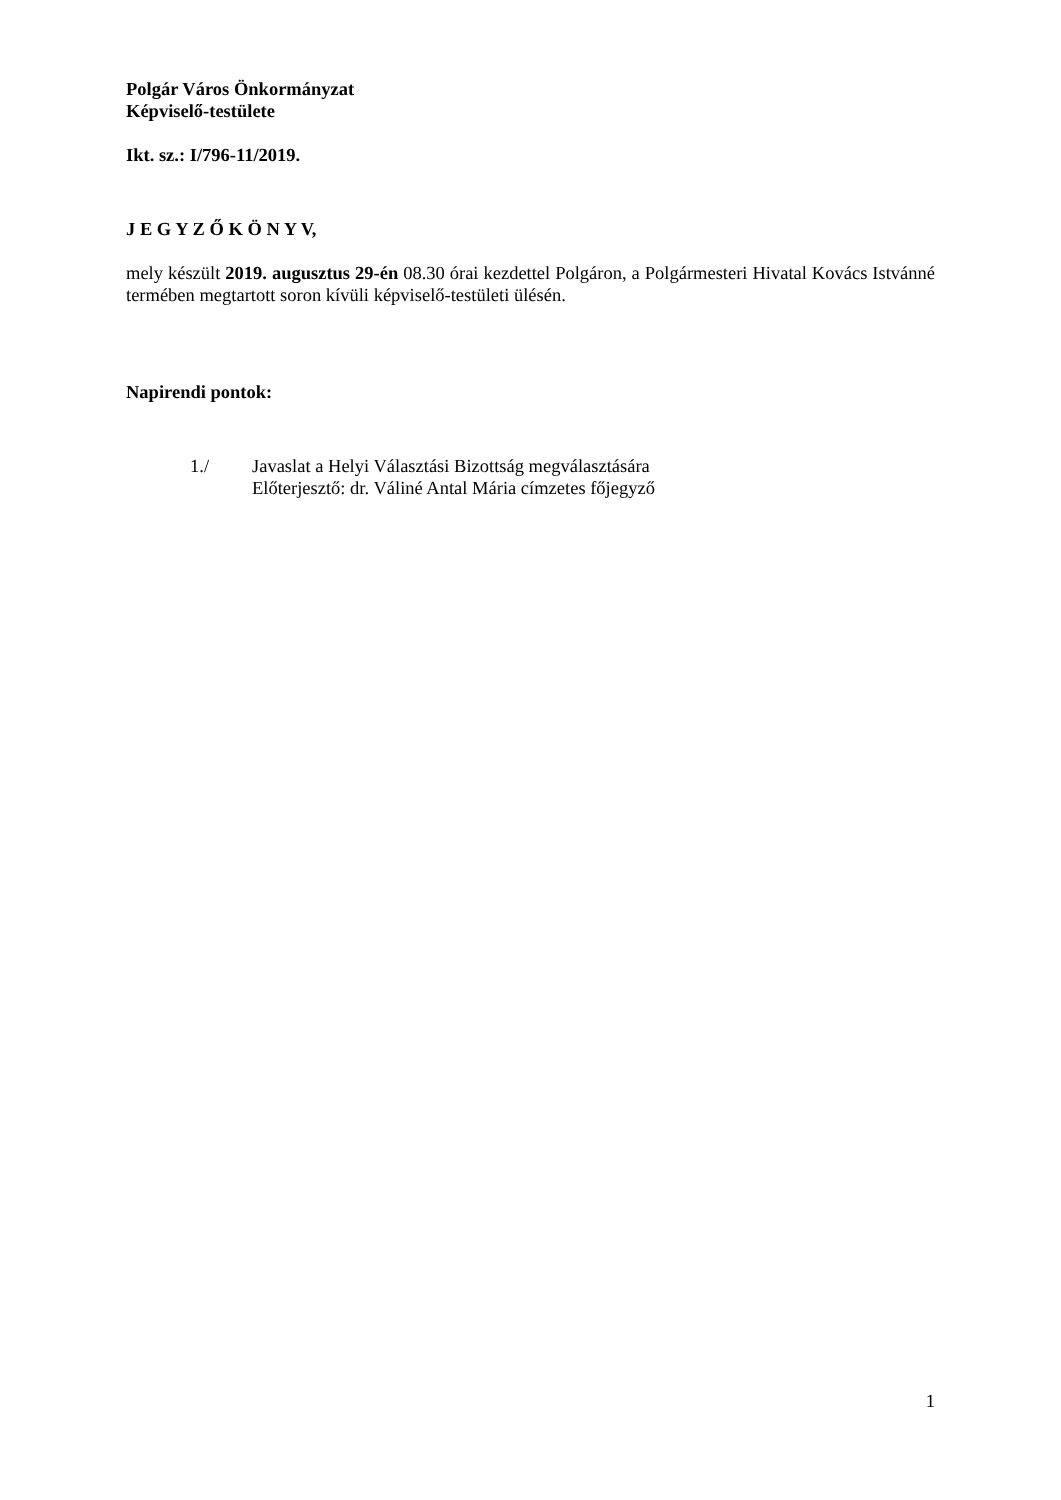Polgár Város Önkormányzat
Képviselő-testülete
Ikt. sz.: I/796-11/2019.
J E G Y Z Ő K Ö N Y V,
mely készült 2019. augusztus 29-én 08.30 órai kezdettel Polgáron, a Polgármesteri Hivatal Kovács Istvánné termében megtartott soron kívüli képviselő-testületi ülésén.
Napirendi pontok:
1./ Javaslat a Helyi Választási Bizottság megválasztására
Előterjesztő: dr. Váliné Antal Mária címzetes főjegyző
1